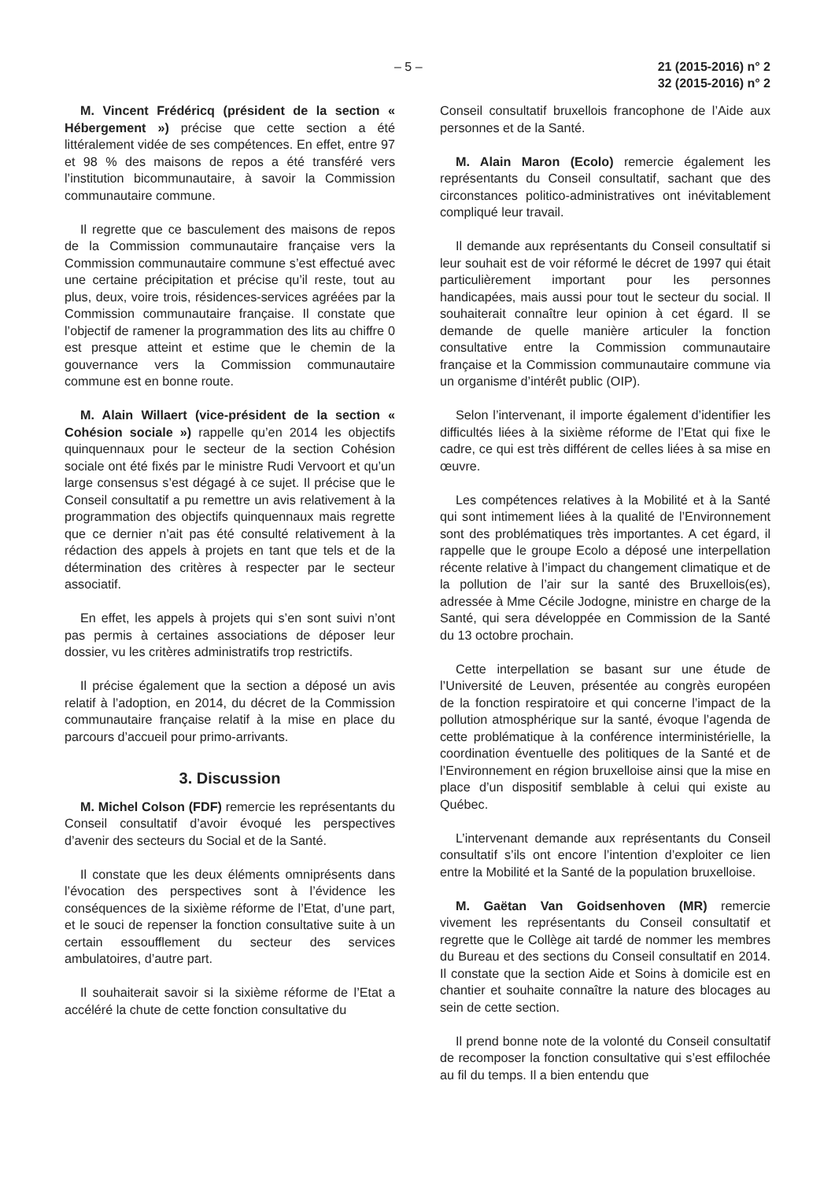– 5 – 21 (2015-2016) n° 2
32 (2015-2016) n° 2
M. Vincent Frédéricq (président de la section « Hébergement ») précise que cette section a été littéralement vidée de ses compétences. En effet, entre 97 et 98 % des maisons de repos a été transféré vers l’institution bicommunautaire, à savoir la Commission communautaire commune.
Il regrette que ce basculement des maisons de repos de la Commission communautaire française vers la Commission communautaire commune s’est effectué avec une certaine précipitation et précise qu’il reste, tout au plus, deux, voire trois, résidences-services agréées par la Commission communautaire française. Il constate que l’objectif de ramener la programmation des lits au chiffre 0 est presque atteint et estime que le chemin de la gouvernance vers la Commission communautaire commune est en bonne route.
M. Alain Willaert (vice-président de la section « Cohésion sociale ») rappelle qu’en 2014 les objectifs quinquennaux pour le secteur de la section Cohésion sociale ont été fixés par le ministre Rudi Vervoort et qu’un large consensus s’est dégagé à ce sujet. Il précise que le Conseil consultatif a pu remettre un avis relativement à la programmation des objectifs quinquennaux mais regrette que ce dernier n’ait pas été consulté relativement à la rédaction des appels à projets en tant que tels et de la détermination des critères à respecter par le secteur associatif.
En effet, les appels à projets qui s’en sont suivi n’ont pas permis à certaines associations de déposer leur dossier, vu les critères administratifs trop restrictifs.
Il précise également que la section a déposé un avis relatif à l’adoption, en 2014, du décret de la Commission communautaire française relatif à la mise en place du parcours d’accueil pour primo-arrivants.
3. Discussion
M. Michel Colson (FDF) remercie les représentants du Conseil consultatif d’avoir évoqué les perspectives d’avenir des secteurs du Social et de la Santé.
Il constate que les deux éléments omniprésents dans l’évocation des perspectives sont à l’évidence les conséquences de la sixième réforme de l’Etat, d’une part, et le souci de repenser la fonction consultative suite à un certain essoufflement du secteur des services ambulatoires, d’autre part.
Il souhaiterait savoir si la sixième réforme de l’Etat a accéléré la chute de cette fonction consultative du
Conseil consultatif bruxellois francophone de l’Aide aux personnes et de la Santé.
M. Alain Maron (Ecolo) remercie également les représentants du Conseil consultatif, sachant que des circonstances politico-administratives ont inévitablement compliqué leur travail.
Il demande aux représentants du Conseil consultatif si leur souhait est de voir réformé le décret de 1997 qui était particulièrement important pour les personnes handicapées, mais aussi pour tout le secteur du social. Il souhaiterait connaître leur opinion à cet égard. Il se demande de quelle manière articuler la fonction consultative entre la Commission communautaire française et la Commission communautaire commune via un organisme d’intérêt public (OIP).
Selon l’intervenant, il importe également d’identifier les difficultés liées à la sixième réforme de l’Etat qui fixe le cadre, ce qui est très différent de celles liées à sa mise en œuvre.
Les compétences relatives à la Mobilité et à la Santé qui sont intimement liées à la qualité de l’Environnement sont des problématiques très importantes. A cet égard, il rappelle que le groupe Ecolo a déposé une interpellation récente relative à l’impact du changement climatique et de la pollution de l’air sur la santé des Bruxellois(es), adressée à Mme Cécile Jodogne, ministre en charge de la Santé, qui sera développée en Commission de la Santé du 13 octobre prochain.
Cette interpellation se basant sur une étude de l’Université de Leuven, présentée au congrès européen de la fonction respiratoire et qui concerne l’impact de la pollution atmosphérique sur la santé, évoque l’agenda de cette problématique à la conférence interministérielle, la coordination éventuelle des politiques de la Santé et de l’Environnement en région bruxelloise ainsi que la mise en place d’un dispositif semblable à celui qui existe au Québec.
L’intervenant demande aux représentants du Conseil consultatif s’ils ont encore l’intention d’exploiter ce lien entre la Mobilité et la Santé de la population bruxelloise.
M. Gaëtan Van Goidsenhoven (MR) remercie vivement les représentants du Conseil consultatif et regrette que le Collège ait tardé de nommer les membres du Bureau et des sections du Conseil consultatif en 2014. Il constate que la section Aide et Soins à domicile est en chantier et souhaite connaître la nature des blocages au sein de cette section.
Il prend bonne note de la volonté du Conseil consultatif de recomposer la fonction consultative qui s’est effilochée au fil du temps. Il a bien entendu que